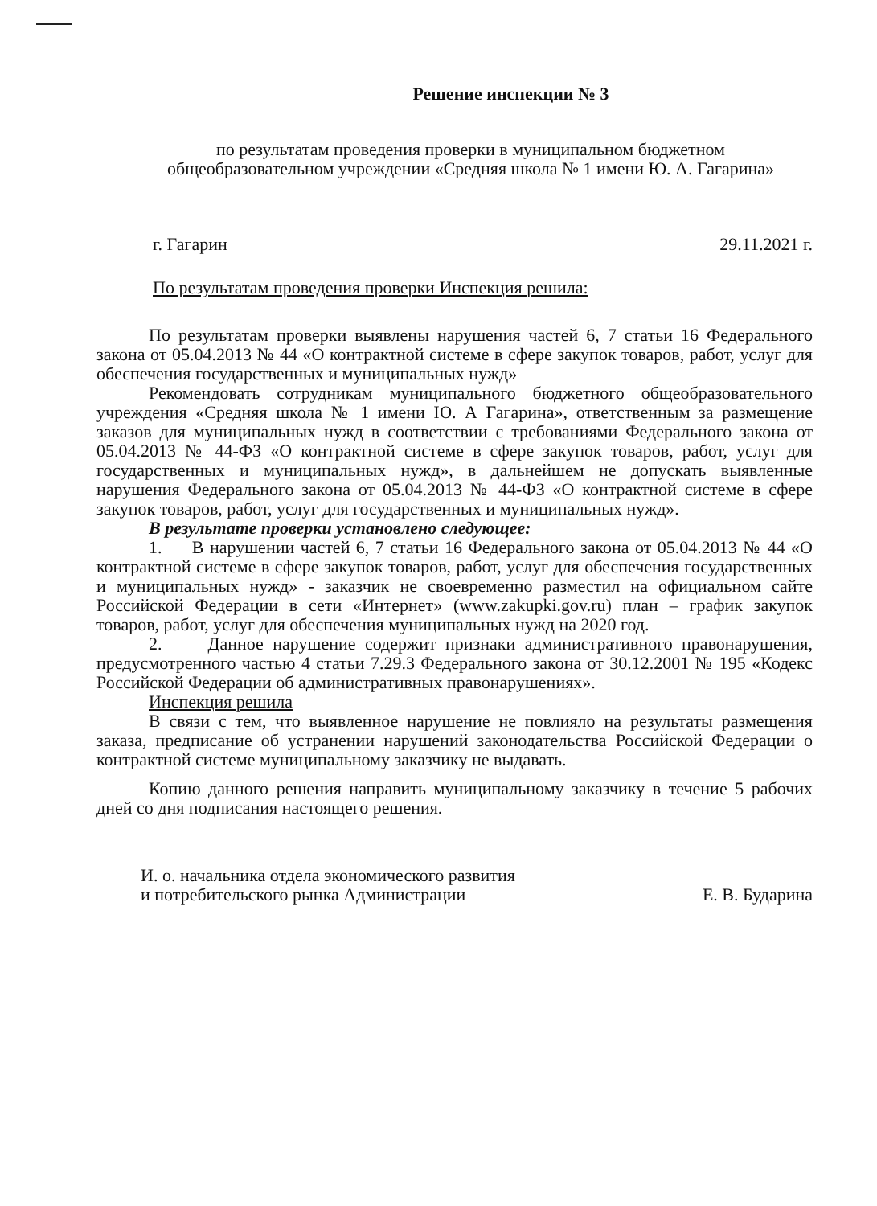Решение инспекции № 3
по результатам проведения проверки в муниципальном бюджетном
общеобразовательном учреждении «Средняя школа № 1 имени Ю. А. Гагарина»
г. Гагарин 29.11.2021 г.
По результатам проведения проверки Инспекция решила:
По результатам проверки выявлены нарушения частей 6, 7 статьи 16 Федерального закона от 05.04.2013 № 44 «О контрактной системе в сфере закупок товаров, работ, услуг для обеспечения государственных и муниципальных нужд»
Рекомендовать сотрудникам муниципального бюджетного общеобразовательного учреждения «Средняя школа № 1 имени Ю. А Гагарина», ответственным за размещение заказов для муниципальных нужд в соответствии с требованиями Федерального закона от 05.04.2013 № 44-ФЗ «О контрактной системе в сфере закупок товаров, работ, услуг для государственных и муниципальных нужд», в дальнейшем не допускать выявленные нарушения Федерального закона от 05.04.2013 № 44-ФЗ «О контрактной системе в сфере закупок товаров, работ, услуг для государственных и муниципальных нужд».
В результате проверки установлено следующее:
1. В нарушении частей 6, 7 статьи 16 Федерального закона от 05.04.2013 № 44 «О контрактной системе в сфере закупок товаров, работ, услуг для обеспечения государственных и муниципальных нужд» - заказчик не своевременно разместил на официальном сайте Российской Федерации в сети «Интернет» (www.zakupki.gov.ru) план – график закупок товаров, работ, услуг для обеспечения муниципальных нужд на 2020 год.
2. Данное нарушение содержит признаки административного правонарушения, предусмотренного частью 4 статьи 7.29.3 Федерального закона от 30.12.2001 № 195 «Кодекс Российской Федерации об административных правонарушениях».
Инспекция решила
В связи с тем, что выявленное нарушение не повлияло на результаты размещения заказа, предписание об устранении нарушений законодательства Российской Федерации о контрактной системе муниципальному заказчику не выдавать.
Копию данного решения направить муниципальному заказчику в течение 5 рабочих дней со дня подписания настоящего решения.
И. о. начальника отдела экономического развития
и потребительского рынка Администрации
Е. В. Бударина